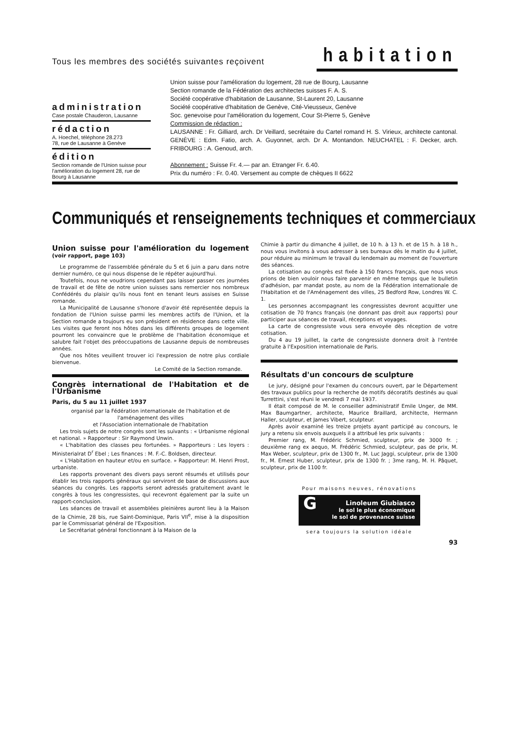Tous les membres des sociétés suivantes reçoivent habitation
administration
Case postale Chauderon, Lausanne
rédaction
A. Hoechel, téléphone 28.273
78, rue de Lausanne à Genève
édition
Section romande de l'Union suisse pour l'amélioration du logement 28, rue de Bourg à Lausanne
Union suisse pour l'amélioration du logement, 28 rue de Bourg, Lausanne
Section romande de la Fédération des architectes suisses F. A. S.
Société coopérative d'habitation de Lausanne, St-Laurent 20, Lausanne
Société coopérative d'habitation de Genève, Cité-Vieusseux, Genève
Soc. genevoise pour l'amélioration du logement, Cour St-Pierre 5, Genève
Commission de rédaction :
LAUSANNE : Fr. Gilliard, arch. Dr Veillard, secrétaire du Cartel romand H. S. Virieux, architecte cantonal. GENÈVE : Edm. Fatio, arch. A. Guyonnet, arch. Dr A. Montandon. NEUCHATEL : F. Decker, arch. FRIBOURG : A. Genoud, arch.
Abonnement : Suisse Fr. 4.— par an. Etranger Fr. 6.40.
Prix du numéro : Fr. 0.40. Versement au compte de chèques II 6622
Communiqués et renseignements techniques et commerciaux
Union suisse pour l'amélioration du logement (voir rapport, page 103)
Le programme de l'assemblée générale du 5 et 6 juin a paru dans notre dernier numéro, ce qui nous dispense de le répéter aujourd'hui.
Toutefois, nous ne voudrions cependant pas laisser passer ces journées de travail et de fête de notre union suisses sans remercier nos nombreux Confédérés du plaisir qu'ils nous font en tenant leurs assises en Suisse romande.
La Municipalité de Lausanne s'honore d'avoir été représentée depuis la fondation de l'Union suisse parmi les membres actifs de l'Union, et la Section romande a toujours eu son président en résidence dans cette ville. Les visites que feront nos hôtes dans les différents groupes de logement pourront les convaincre que le problème de l'habitation économique et salubre fait l'objet des préoccupations de Lausanne depuis de nombreuses années.
Que nos hôtes veuillent trouver ici l'expression de notre plus cordiale bienvenue.
Le Comité de la Section romande.
Congrès international de l'Habitation et de l'Urbanisme
Paris, du 5 au 11 juillet 1937
organisé par la Fédération internationale de l'habitation et de l'aménagement des villes
et l'Association internationale de l'habitation
Les trois sujets de notre congrès sont les suivants : « Urbanisme régional et national. » Rapporteur : Sir Raymond Unwin.
« L'habitation des classes peu fortunées. » Rapporteurs : Les loyers : Ministerialrat D<sup>r</sup> Ebel ; Les finances : M. F.-C. Boldsen, directeur.
« L'Habitation en hauteur et/ou en surface. » Rapporteur: M. Henri Prost, urbaniste.
Les rapports provenant des divers pays seront résumés et utilisés pour établir les trois rapports généraux qui serviront de base de discussions aux séances du congrès. Les rapports seront adressés gratuitement avant le congrès à tous les congressistes, qui recevront également par la suite un rapport-conclusion.
Les séances de travail et assemblées pleinières auront lieu à la Maison de la Chimie, 28 bis, rue Saint-Dominique, Paris VII<sup>e</sup>, mise à la disposition par le Commissariat général de l'Exposition.
Le Secrétariat général fonctionnant à la Maison de la
Chimie à partir du dimanche 4 juillet, de 10 h. à 13 h. et de 15 h. à 18 h., nous vous invitons à vous adresser à ses bureaux dès le matin du 4 juillet, pour réduire au minimum le travail du lendemain au moment de l'ouverture des séances.
La cotisation au congrès est fixée à 150 francs français, que nous vous prions de bien vouloir nous faire parvenir en même temps que le bulletin d'adhésion, par mandat poste, au nom de la Fédération internationale de l'Habitation et de l'Aménagement des villes, 25 Bedford Row, Londres W. C. 1.
Les personnes accompagnant les congressistes devront acquitter une cotisation de 70 francs français (ne donnant pas droit aux rapports) pour participer aux séances de travail, réceptions et voyages.
La carte de congressiste vous sera envoyée dès réception de votre cotisation.
Du 4 au 19 juillet, la carte de congressiste donnera droit à l'entrée gratuite à l'Exposition internationale de Paris.
Résultats d'un concours de sculpture
Le jury, désigné pour l'examen du concours ouvert, par le Département des travaux publics pour la recherche de motifs décoratifs destinés au quai Turrettini, s'est réuni le vendredi 7 mai 1937.
Il était composé de M. le conseiller administratif Emile Unger, de MM. Max Baumgartner, architecte, Maurice Braillard, architecte, Hermann Haller, sculpteur, et James Vibert, sculpteur.
Après avoir examiné les treize projets ayant participé au concours, le jury a retenu six envois auxquels il a attribué les prix suivants :
Premier rang, M. Frédéric Schmied, sculpteur, prix de 3000 fr. ; deuxième rang ex aequo, M. Frédéric Schmied, sculpteur, pas de prix, M. Max Weber, sculpteur, prix de 1300 fr., M. Luc Jaggi, sculpteur, prix de 1300 fr., M. Ernest Huber, sculpteur, prix de 1300 fr. ; 3me rang, M. H. Pâquet, sculpteur, prix de 1100 fr.
Pour maisons neuves, rénovations
GLinoleum Giubiasco
le sol le plus économique
le sol de provenance suisse
sera toujours la solution idéale
93